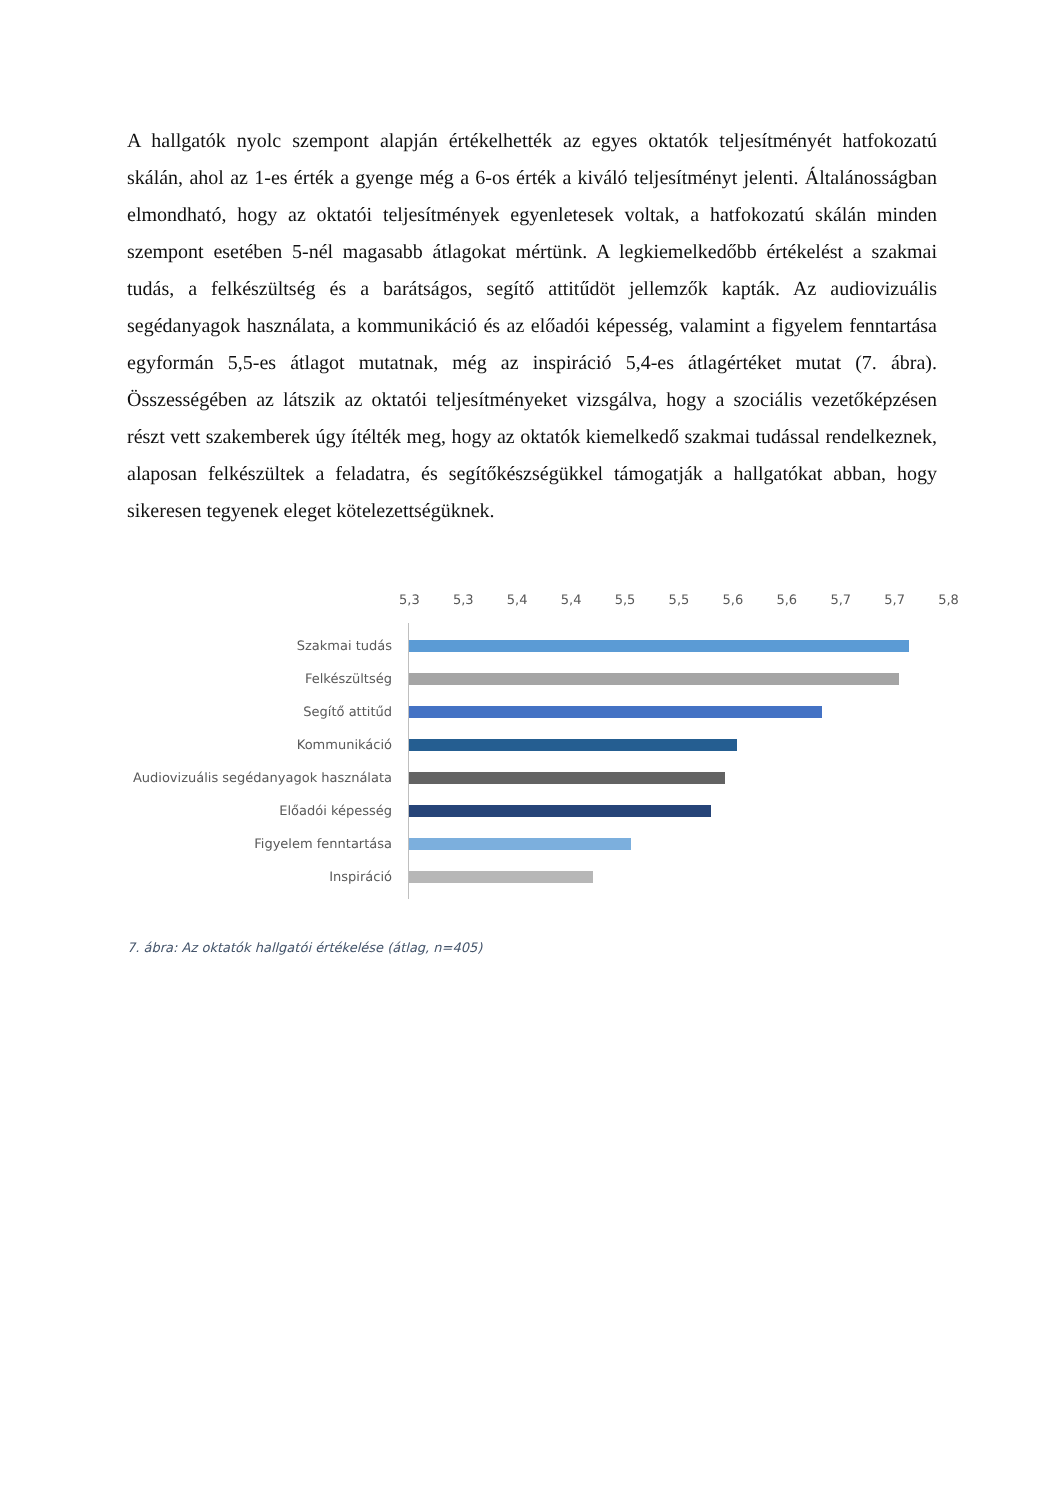A hallgatók nyolc szempont alapján értékelhették az egyes oktatók teljesítményét hatfokozatú skálán, ahol az 1-es érték a gyenge még a 6-os érték a kiváló teljesítményt jelenti. Általánosságban elmondható, hogy az oktatói teljesítmények egyenletesek voltak, a hatfokozatú skálán minden szempont esetében 5-nél magasabb átlagokat mértünk. A legkiemelkedőbb értékelést a szakmai tudás, a felkészültség és a barátságos, segítő attitűdöt jellemzők kapták. Az audiovizuális segédanyagok használata, a kommunikáció és az előadói képesség, valamint a figyelem fenntartása egyformán 5,5-es átlagot mutatnak, még az inspiráció 5,4-es átlagértéket mutat (7. ábra). Összességében az látszik az oktatói teljesítményeket vizsgálva, hogy a szociális vezetőképzésen részt vett szakemberek úgy ítélték meg, hogy az oktatók kiemelkedő szakmai tudással rendelkeznek, alaposan felkészültek a feladatra, és segítőkészségükkel támogatják a hallgatókat abban, hogy sikeresen tegyenek eleget kötelezettségüknek.
5,3 5,3 5,4 5,4 5,5 5,5 5,6 5,6 5,7 5,7 5,8
Szakmai tudás
Felkészültség
Segítő attitűd
Kommunikáció
Audiovizuális segédanyagok használata
Előadói képesség
Figyelem fenntartása
Inspiráció
7. ábra: Az oktatók hallgatói értékelése (átlag, n=405)